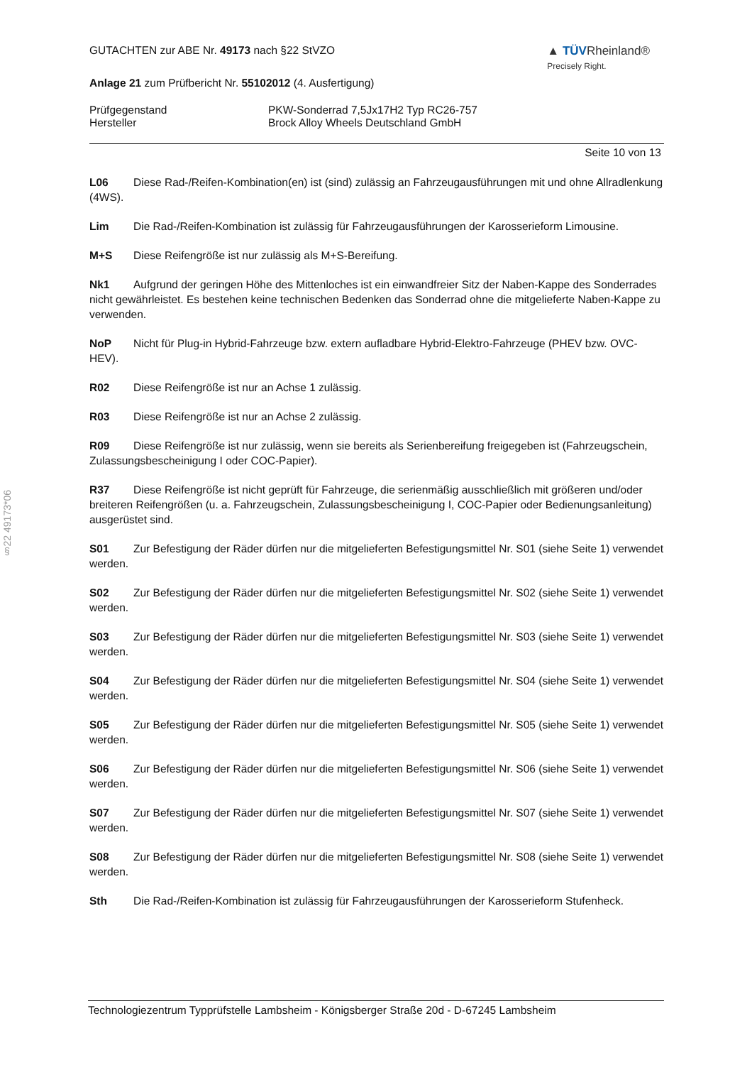§22 49173*06
GUTACHTEN zur ABE Nr. 49173 nach §22 StVZO
▲ TÜVRheinland®
Precisely Right.
Anlage 21 zum Prüfbericht Nr. 55102012 (4. Ausfertigung)
Prüfgegenstand PKW-Sonderrad 7,5Jx17H2 Typ RC26-757
Hersteller Brock Alloy Wheels Deutschland GmbH
Seite 10 von 13
L06 Diese Rad-/Reifen-Kombination(en) ist (sind) zulässig an Fahrzeugausführungen mit und ohne Allradlenkung (4WS).
Lim Die Rad-/Reifen-Kombination ist zulässig für Fahrzeugausführungen der Karosserieform Limousine.
M+S Diese Reifengröße ist nur zulässig als M+S-Bereifung.
Nk1 Aufgrund der geringen Höhe des Mittenloches ist ein einwandfreier Sitz der Naben-Kappe des Sonderrades nicht gewährleistet. Es bestehen keine technischen Bedenken das Sonderrad ohne die mitgelieferte Naben-Kappe zu verwenden.
NoP Nicht für Plug-in Hybrid-Fahrzeuge bzw. extern aufladbare Hybrid-Elektro-Fahrzeuge (PHEV bzw. OVC-HEV).
R02 Diese Reifengröße ist nur an Achse 1 zulässig.
R03 Diese Reifengröße ist nur an Achse 2 zulässig.
R09 Diese Reifengröße ist nur zulässig, wenn sie bereits als Serienbereifung freigegeben ist (Fahrzeugschein, Zulassungsbescheinigung I oder COC-Papier).
R37 Diese Reifengröße ist nicht geprüft für Fahrzeuge, die serienmäßig ausschließlich mit größeren und/oder breiteren Reifengrößen (u. a. Fahrzeugschein, Zulassungsbescheinigung I, COC-Papier oder Bedienungsanleitung) ausgerüstet sind.
S01 Zur Befestigung der Räder dürfen nur die mitgelieferten Befestigungsmittel Nr. S01 (siehe Seite 1) verwendet werden.
S02 Zur Befestigung der Räder dürfen nur die mitgelieferten Befestigungsmittel Nr. S02 (siehe Seite 1) verwendet werden.
S03 Zur Befestigung der Räder dürfen nur die mitgelieferten Befestigungsmittel Nr. S03 (siehe Seite 1) verwendet werden.
S04 Zur Befestigung der Räder dürfen nur die mitgelieferten Befestigungsmittel Nr. S04 (siehe Seite 1) verwendet werden.
S05 Zur Befestigung der Räder dürfen nur die mitgelieferten Befestigungsmittel Nr. S05 (siehe Seite 1) verwendet werden.
S06 Zur Befestigung der Räder dürfen nur die mitgelieferten Befestigungsmittel Nr. S06 (siehe Seite 1) verwendet werden.
S07 Zur Befestigung der Räder dürfen nur die mitgelieferten Befestigungsmittel Nr. S07 (siehe Seite 1) verwendet werden.
S08 Zur Befestigung der Räder dürfen nur die mitgelieferten Befestigungsmittel Nr. S08 (siehe Seite 1) verwendet werden.
Sth Die Rad-/Reifen-Kombination ist zulässig für Fahrzeugausführungen der Karosserieform Stufenheck.
Technologiezentrum Typprüfstelle Lambsheim - Königsberger Straße 20d - D-67245 Lambsheim